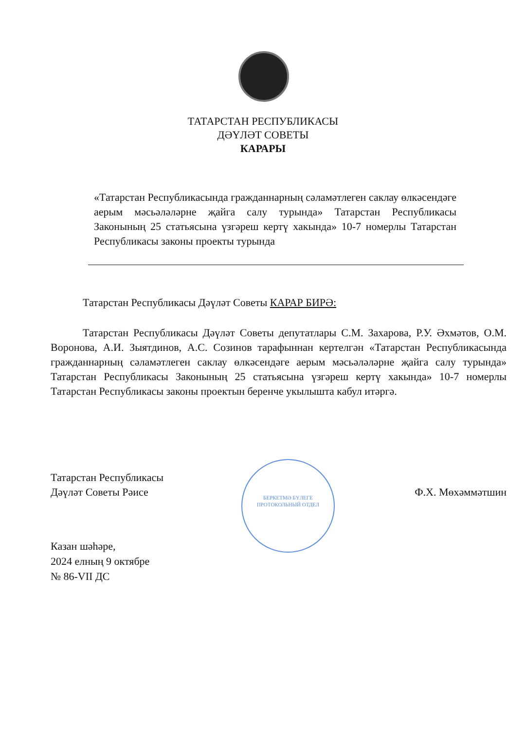ТАТАРСТАН РЕСПУБЛИКАСЫ
ДӘҮЛӘТ СОВЕТЫ
КАРАРЫ
«Татарстан Республикасында гражданнарның сәламәтлеген саклау өлкәсендәге аерым мәсьәләләрне җайга салу турында» Татарстан Республикасы Законының 25 статьясына үзгәреш кертү хакында» 10-7 номерлы Татарстан Республикасы законы проекты турында
Татарстан Республикасы Дәүләт Советы КАРАР БИРӘ:
Татарстан Республикасы Дәүләт Советы депутатлары С.М. Захарова, Р.У. Әхмәтов, О.М. Воронова, А.И. Зыятдинов, А.С. Созинов тарафыннан кертелгән «Татарстан Республикасында гражданнарның сәламәтлеген саклау өлкәсендәге аерым мәсьәләләрне җайга салу турында» Татарстан Республикасы Законының 25 статьясына үзгәреш кертү хакында» 10-7 номерлы Татарстан Республикасы законы проектын беренче укылышта кабул итәргә.
БЕРКЕТМӘ БҮЛЕГЕ
ПРОТОКОЛЬНЫЙ ОТДЕЛ
Татарстан Республикасы
Дәүләт Советы Рәисе
Ф.Х. Мөхәммәтшин
Казан шәһәре,
2024 елның 9 октябре
№ 86-VII ДС